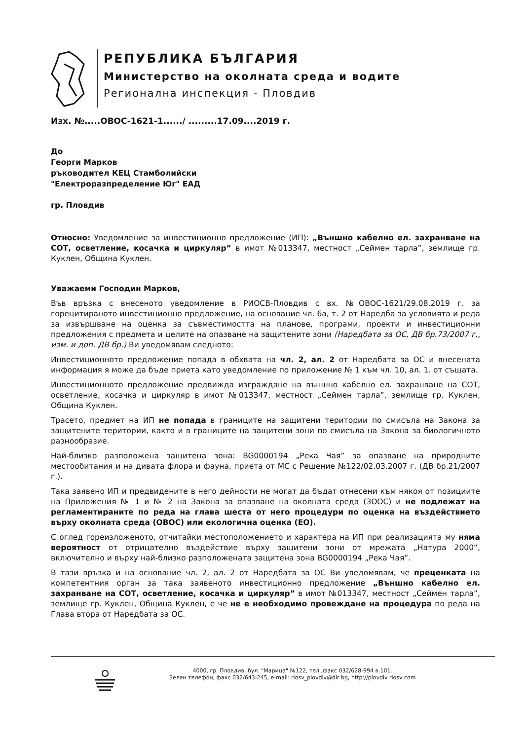РЕПУБЛИКА БЪЛГАРИЯ
Министерство на околната среда и водите
Регионална инспекция - Пловдив
Изх. №.....ОВОС-1621-1....../ .........17.09....2019 г.
До
Георги Марков
ръководител КЕЦ Стамболийски
"Електроразпределение Юг" ЕАД
гр. Пловдив
Относно: Уведомление за инвестиционно предложение (ИП): „Външно кабелно ел. захранване на СОТ, осветление, косачка и циркуляр” в имот №013347, местност „Сеймен тарла”, землище гр. Куклен, Община Куклен.
Уважаеми Господин Марков,
Във връзка с внесеното уведомление в РИОСВ-Пловдив с вх. №ОВОС-1621/29.08.2019 г. за горецитираното инвестиционно предложение, на основание чл. 6а, т. 2 от Наредба за условията и реда за извършване на оценка за съвместимостта на планове, програми, проекти и инвестиционни предложения с предмета и целите на опазване на защитените зони (Наредбата за ОС, ДВ бр.73/2007 г., изм. и доп. ДВ бр.) Ви уведомявам следното:
Инвестиционното предложение попада в обхвата на чл. 2, ал. 2 от Наредбата за ОС и внесената информация я може да бъде приета като уведомление по приложение № 1 към чл. 10, ал. 1. от същата.
Инвестиционното предложение предвижда изграждане на външно кабелно ел. захранване на СОТ, осветление, косачка и циркуляр в имот №013347, местност „Сеймен тарла”, землище гр. Куклен, Община Куклен.
Трасето, предмет на ИП не попада в границите на защитени територии по смисъла на Закона за защитените територии, както и в границите на защитени зони по смисъла на Закона за биологичното разнообразие.
Най-близко разположена защитена зона: BG0000194 „Река Чая” за опазване на природните местообитания и на дивата флора и фауна, приета от МС с Решение №122/02.03.2007 г. (ДВ бр.21/2007 г.).
Така заявено ИП и предвидените в него дейности не могат да бъдат отнесени към някоя от позициите на Приложения № 1 и № 2 на Закона за опазване на околната среда (ЗООС) и не подлежат на регламентираните по реда на глава шеста от него процедури по оценка на въздействието върху околната среда (ОВОС) или екологична оценка (ЕО).
С оглед гореизложеното, отчитайки местоположението и характера на ИП при реализацията му няма вероятност от отрицателно въздействие върху защитени зони от мрежата „Натура 2000“, включително и върху най-близко разположената защитена зона BG0000194 „Река Чая”.
В тази връзка и на основание чл. 2, ал. 2 от Наредбата за ОС Ви уведомявам, че преценката на компетентния орган за така заявеното инвестиционно предложение „Външно кабелно ел. захранване на СОТ, осветление, косачка и циркуляр” в имот №013347, местност „Сеймен тарла”, землище гр. Куклен, Община Куклен, е че не е необходимо провеждане на процедура по реда на Глава втора от Наредбата за ОС.
4000, гр. Пловдив, бул. "Марица" №122, тел.,факс 032/628-994 в.101.
Зелен телефон, факс 032/643-245, e-mail: riosv_plovdiv@dir bg, http://plovdiv riosv com